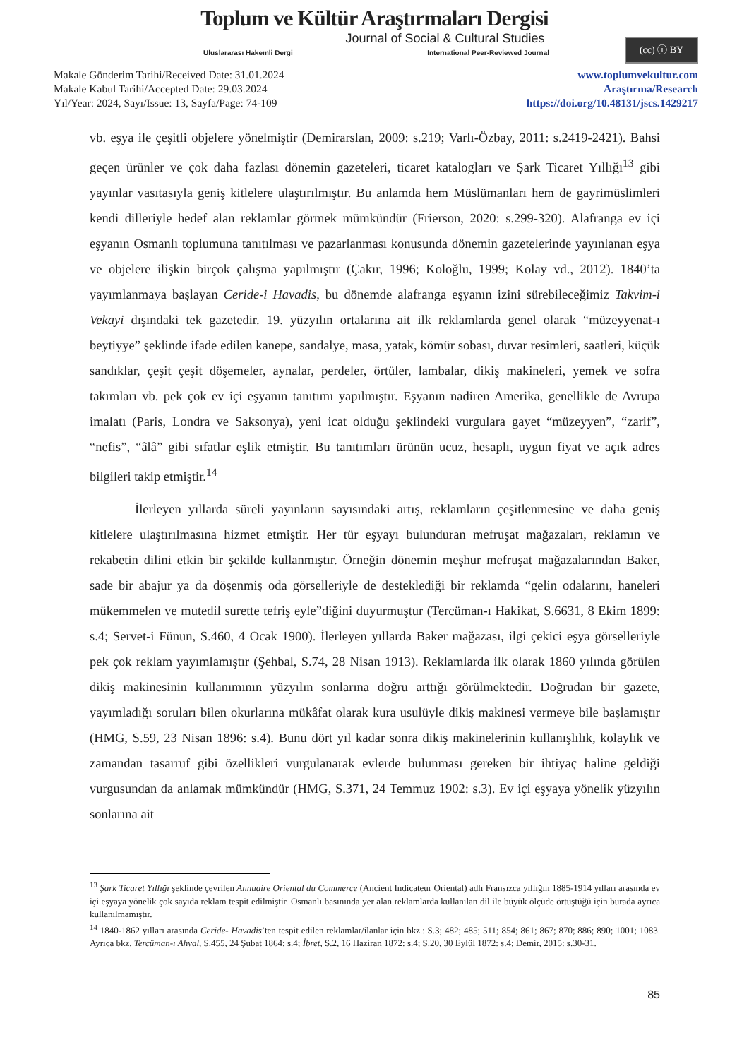Toplum ve Kültür Araştırmaları Dergisi
Journal of Social & Cultural Studies
Uluslararası Hakemli Dergi International Peer-Reviewed Journal
(cc) ⓘ BY
Makale Gönderim Tarihi/Received Date: 31.01.2024
Makale Kabul Tarihi/Accepted Date: 29.03.2024
Yıl/Year: 2024, Sayı/Issue: 13, Sayfa/Page: 74-109
www.toplumvekultur.com
Araştırma/Research
https://doi.org/10.48131/jscs.1429217
vb. eşya ile çeşitli objelere yönelmiştir (Demirarslan, 2009: s.219; Varlı-Özbay, 2011: s.2419-2421). Bahsi geçen ürünler ve çok daha fazlası dönemin gazeteleri, ticaret katalogları ve Şark Ticaret Yıllığı<sup>13</sup> gibi yayınlar vasıtasıyla geniş kitlelere ulaştırılmıştır. Bu anlamda hem Müslümanları hem de gayrimüslimleri kendi dilleriyle hedef alan reklamlar görmek mümkündür (Frierson, 2020: s.299-320). Alafranga ev içi eşyanın Osmanlı toplumuna tanıtılması ve pazarlanması konusunda dönemin gazetelerinde yayınlanan eşya ve objelere ilişkin birçok çalışma yapılmıştır (Çakır, 1996; Koloğlu, 1999; Kolay vd., 2012). 1840’ta yayımlanmaya başlayan Ceride-i Havadis, bu dönemde alafranga eşyanın izini sürebileceğimiz Takvim-i Vekayi dışındaki tek gazetedir. 19. yüzyılın ortalarına ait ilk reklamlarda genel olarak “müzeyyenat-ı beytiyye” şeklinde ifade edilen kanepe, sandalye, masa, yatak, kömür sobası, duvar resimleri, saatleri, küçük sandıklar, çeşit çeşit döşemeler, aynalar, perdeler, örtüler, lambalar, dikiş makineleri, yemek ve sofra takımları vb. pek çok ev içi eşyanın tanıtımı yapılmıştır. Eşyanın nadiren Amerika, genellikle de Avrupa imalatı (Paris, Londra ve Saksonya), yeni icat olduğu şeklindeki vurgulara gayet “müzeyyen”, “zarif”, “nefis”, “âlâ” gibi sıfatlar eşlik etmiştir. Bu tanıtımları ürünün ucuz, hesaplı, uygun fiyat ve açık adres bilgileri takip etmiştir.<sup>14</sup>
İlerleyen yıllarda süreli yayınların sayısındaki artış, reklamların çeşitlenmesine ve daha geniş kitlelere ulaştırılmasına hizmet etmiştir. Her tür eşyayı bulunduran mefruşat mağazaları, reklamın ve rekabetin dilini etkin bir şekilde kullanmıştır. Örneğin dönemin meşhur mefruşat mağazalarından Baker, sade bir abajur ya da döşenmiş oda görselleriyle de desteklediği bir reklamda “gelin odalarını, haneleri mükemmelen ve mutedil surette tefriş eyle”diğini duyurmuştur (Tercüman-ı Hakikat, S.6631, 8 Ekim 1899: s.4; Servet-i Fünun, S.460, 4 Ocak 1900). İlerleyen yıllarda Baker mağazası, ilgi çekici eşya görselleriyle pek çok reklam yayımlamıştır (Şehbal, S.74, 28 Nisan 1913). Reklamlarda ilk olarak 1860 yılında görülen dikiş makinesinin kullanımının yüzyılın sonlarına doğru arttığı görülmektedir. Doğrudan bir gazete, yayımladığı soruları bilen okurlarına mükâfat olarak kura usulüyle dikiş makinesi vermeye bile başlamıştır (HMG, S.59, 23 Nisan 1896: s.4). Bunu dört yıl kadar sonra dikiş makinelerinin kullanışlılık, kolaylık ve zamandan tasarruf gibi özellikleri vurgulanarak evlerde bulunması gereken bir ihtiyaç haline geldiği vurgusundan da anlamak mümkündür (HMG, S.371, 24 Temmuz 1902: s.3). Ev içi eşyaya yönelik yüzyılın sonlarına ait
<sup>13</sup> Şark Ticaret Yıllığı şeklinde çevrilen Annuaire Oriental du Commerce (Ancient Indicateur Oriental) adlı Fransızca yıllığın 1885-1914 yılları arasında ev içi eşyaya yönelik çok sayıda reklam tespit edilmiştir. Osmanlı basınında yer alan reklamlarda kullanılan dil ile büyük ölçüde örtüştüğü için burada ayrıca kullanılmamıştır.
<sup>14</sup> 1840-1862 yılları arasında Ceride- Havadis’ten tespit edilen reklamlar/ilanlar için bkz.: S.3; 482; 485; 511; 854; 861; 867; 870; 886; 890; 1001; 1083. Ayrıca bkz. Tercüman-ı Ahval, S.455, 24 Şubat 1864: s.4; İbret, S.2, 16 Haziran 1872: s.4; S.20, 30 Eylül 1872: s.4; Demir, 2015: s.30-31.
85